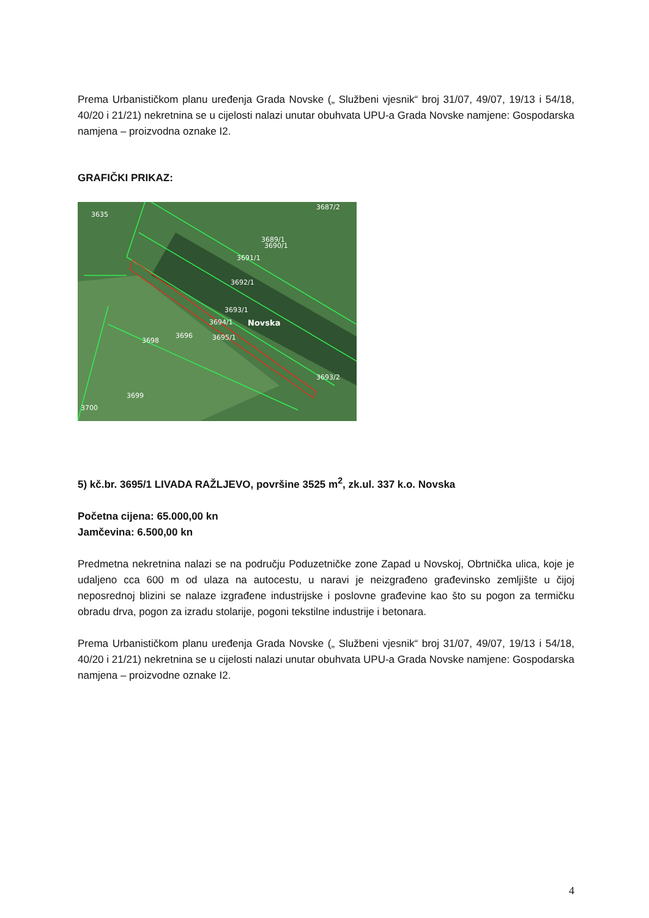Prema Urbanističkom planu uređenja Grada Novske („ Službeni vjesnik“ broj 31/07, 49/07, 19/13 i 54/18, 40/20 i 21/21) nekretnina se u cijelosti nalazi unutar obuhvata UPU-a Grada Novske namjene: Gospodarska namjena – proizvodna oznake I2.
GRAFIČKI PRIKAZ:
3635
3687/2
3689/1
3690/1
3691/1
3692/1
3693/1
3694/1
Novska
3696
3695/1
3698
3699
3700
3693/2
5) kč.br. 3695/1 LIVADA RAŽLJEVO, površine 3525 m<sup>2</sup>, zk.ul. 337 k.o. Novska
Početna cijena: 65.000,00 kn
Jamčevina: 6.500,00 kn
Predmetna nekretnina nalazi se na području Poduzetničke zone Zapad u Novskoj, Obrtnička ulica, koje je udaljeno cca 600 m od ulaza na autocestu, u naravi je neizgrađeno građevinsko zemljište u čijoj neposrednoj blizini se nalaze izgrađene industrijske i poslovne građevine kao što su pogon za termičku obradu drva, pogon za izradu stolarije, pogoni tekstilne industrije i betonara.
Prema Urbanističkom planu uređenja Grada Novske („ Službeni vjesnik“ broj 31/07, 49/07, 19/13 i 54/18, 40/20 i 21/21) nekretnina se u cijelosti nalazi unutar obuhvata UPU-a Grada Novske namjene: Gospodarska namjena – proizvodne oznake I2.
4